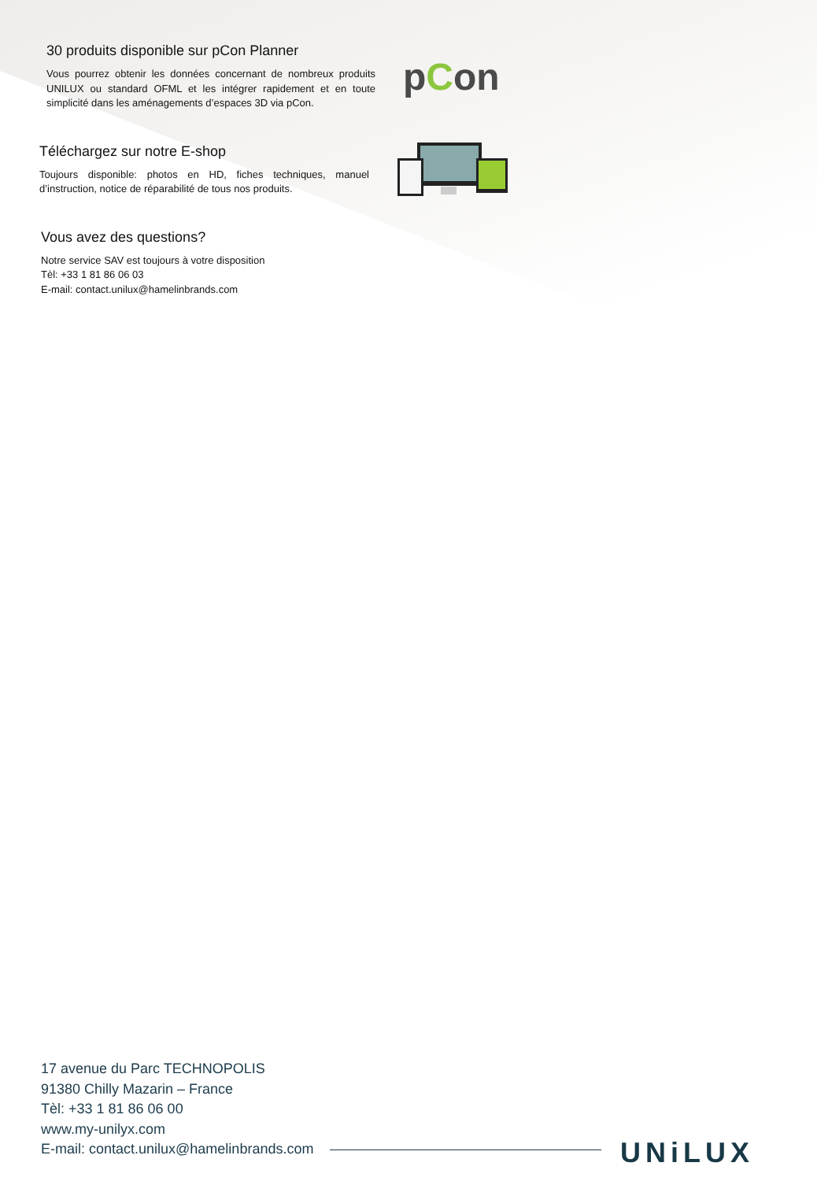30 produits disponible sur pCon Planner
Vous pourrez obtenir les données concernant de nombreux produits UNILUX ou standard OFML et les intégrer rapidement et en toute simplicité dans les aménagements d’espaces 3D via pCon.
pCon
Téléchargez sur notre E-shop
Toujours disponible: photos en HD, fiches techniques, manuel d’instruction, notice de réparabilité de tous nos produits.
Vous avez des questions?
Notre service SAV est toujours à votre disposition
Tèl: +33 1 81 86 06 03
E-mail: contact.unilux@hamelinbrands.com
17 avenue du Parc TECHNOPOLIS
91380 Chilly Mazarin – France
Tèl: +33 1 81 86 06 00
www.my-unilyx.com
E-mail: contact.unilux@hamelinbrands.com
UNiLUX